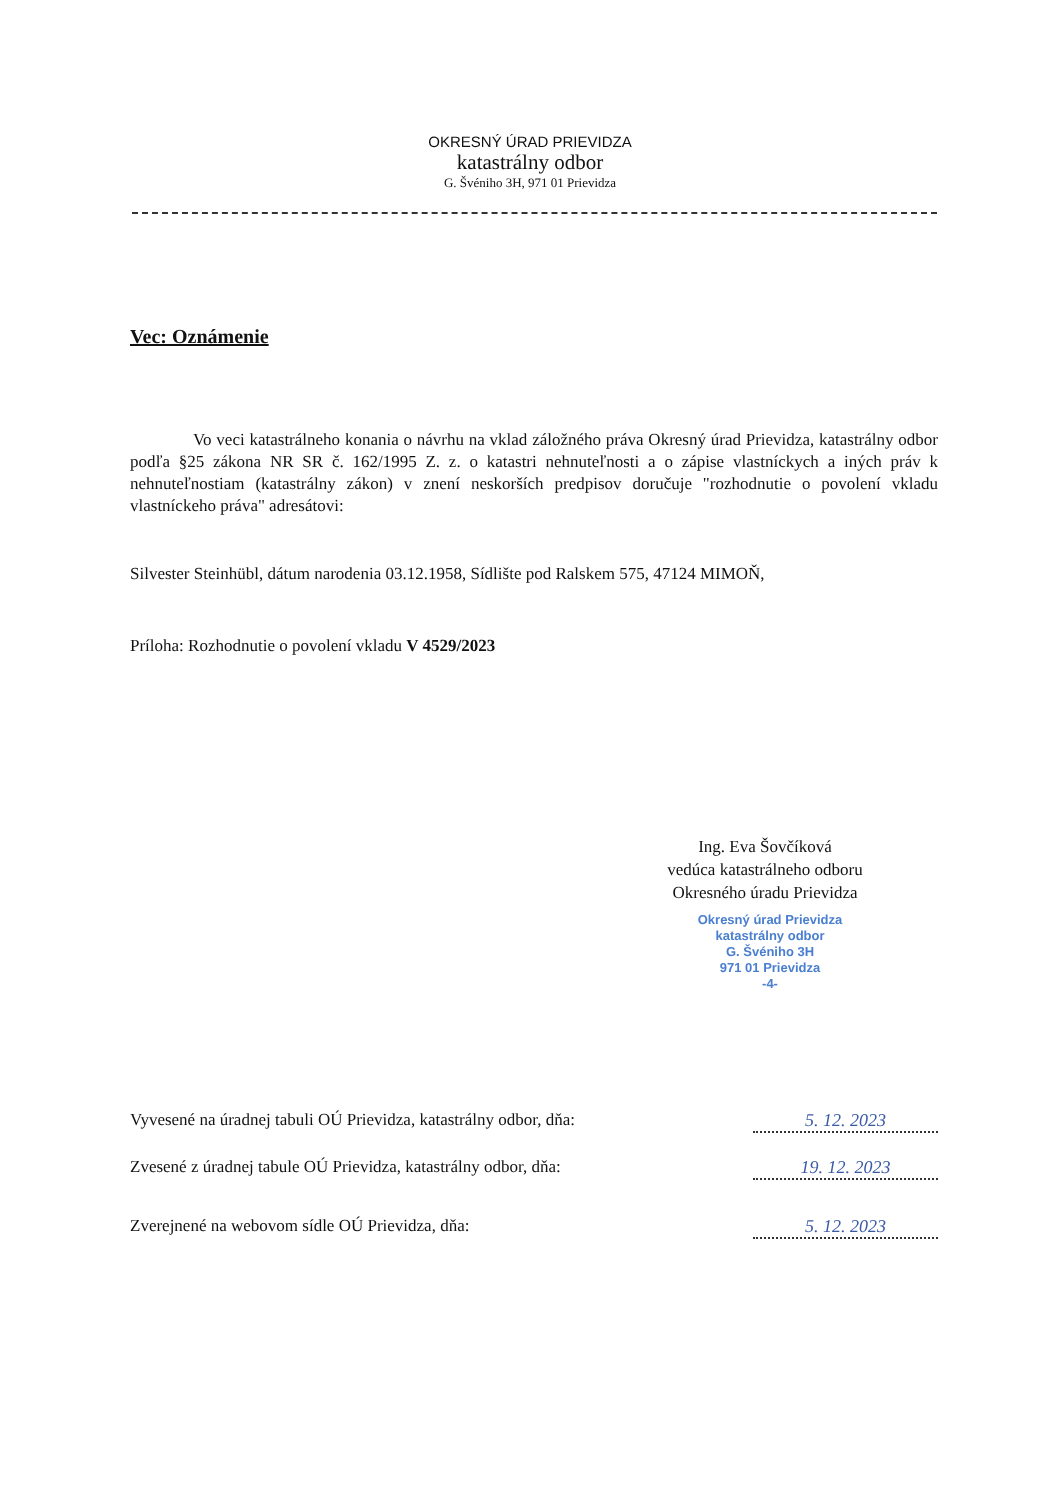OKRESNÝ ÚRAD PRIEVIDZA
katastrálny odbor
G. Švéniho 3H, 971 01 Prievidza
Vec: Oznámenie
Vo veci katastrálneho konania o návrhu na vklad záložného práva Okresný úrad Prievidza, katastrálny odbor podľa §25 zákona NR SR č. 162/1995 Z. z. o katastri nehnuteľnosti a o zápise vlastníckych a iných práv k nehnuteľnostiam (katastrálny zákon) v znení neskorších predpisov doručuje "rozhodnutie o povolení vkladu vlastníckeho práva" adresátovi:
Silvester Steinhübl, dátum narodenia 03.12.1958, Sídlište pod Ralskem 575, 47124 MIMOŇ,
Príloha: Rozhodnutie o povolení vkladu V 4529/2023
Ing. Eva Šovčíková
vedúca katastrálneho odboru
Okresného úradu Prievidza
Okresný úrad Prievidza
katastrálny odbor
G. Švéniho 3H
971 01 Prievidza
-4-
Vyvesené na úradnej tabuli OÚ Prievidza, katastrálny odbor, dňa: 5. 12. 2023
Zvesené z úradnej tabule OÚ Prievidza, katastrálny odbor, dňa: 19. 12. 2023
Zverejnené na webovom sídle OÚ Prievidza, dňa: 5. 12. 2023